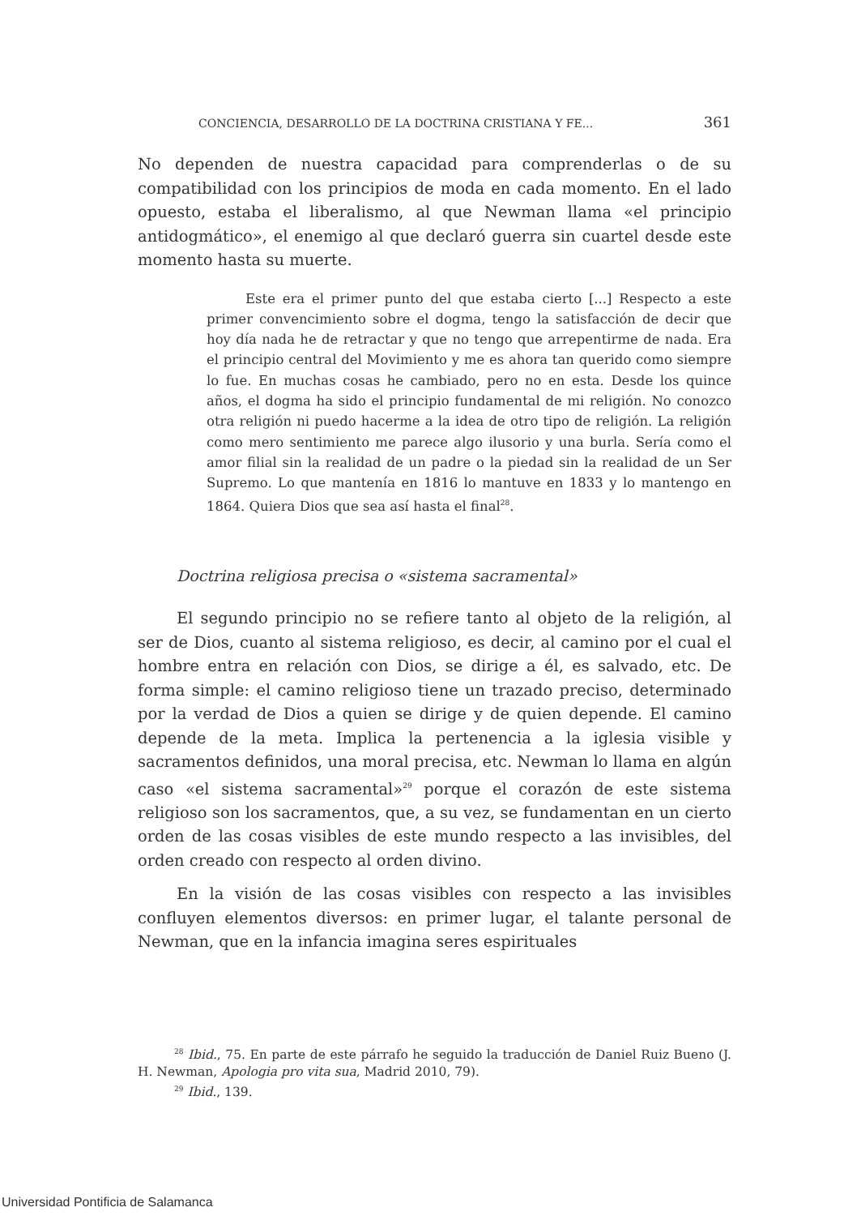CONCIENCIA, DESARROLLO DE LA DOCTRINA CRISTIANA Y FE... 361
No dependen de nuestra capacidad para comprenderlas o de su compatibilidad con los principios de moda en cada momento. En el lado opuesto, estaba el liberalismo, al que Newman llama «el principio antidogmático», el enemigo al que declaró guerra sin cuartel desde este momento hasta su muerte.
Este era el primer punto del que estaba cierto [...] Respecto a este primer convencimiento sobre el dogma, tengo la satisfacción de decir que hoy día nada he de retractar y que no tengo que arrepentirme de nada. Era el principio central del Movimiento y me es ahora tan querido como siempre lo fue. En muchas cosas he cambiado, pero no en esta. Desde los quince años, el dogma ha sido el principio fundamental de mi religión. No conozco otra religión ni puedo hacerme a la idea de otro tipo de religión. La religión como mero sentimiento me parece algo ilusorio y una burla. Sería como el amor filial sin la realidad de un padre o la piedad sin la realidad de un Ser Supremo. Lo que mantenía en 1816 lo mantuve en 1833 y lo mantengo en 1864. Quiera Dios que sea así hasta el final<sup>28</sup>.
Doctrina religiosa precisa o «sistema sacramental»
El segundo principio no se refiere tanto al objeto de la religión, al ser de Dios, cuanto al sistema religioso, es decir, al camino por el cual el hombre entra en relación con Dios, se dirige a él, es salvado, etc. De forma simple: el camino religioso tiene un trazado preciso, determinado por la verdad de Dios a quien se dirige y de quien depende. El camino depende de la meta. Implica la pertenencia a la iglesia visible y sacramentos definidos, una moral precisa, etc. Newman lo llama en algún caso «el sistema sacramental»<sup>29</sup> porque el corazón de este sistema religioso son los sacramentos, que, a su vez, se fundamentan en un cierto orden de las cosas visibles de este mundo respecto a las invisibles, del orden creado con respecto al orden divino.
En la visión de las cosas visibles con respecto a las invisibles confluyen elementos diversos: en primer lugar, el talante personal de Newman, que en la infancia imagina seres espirituales
<sup>28</sup> Ibid., 75. En parte de este párrafo he seguido la traducción de Daniel Ruiz Bueno (J. H. Newman, Apologia pro vita sua, Madrid 2010, 79).
<sup>29</sup> Ibid., 139.
Universidad Pontificia de Salamanca